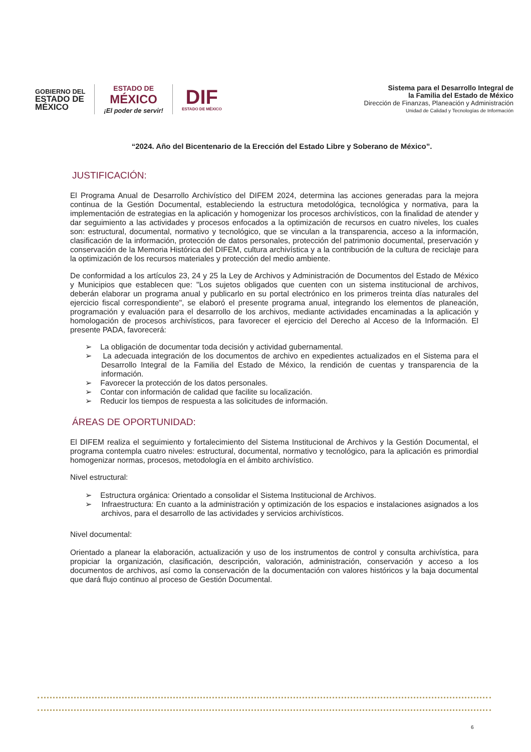GOBIERNO DEL
ESTADO DE
MÉXICO
ESTADO DE
MÉXICO
¡El poder de servir!
DIF
ESTADO DE MÉXICO
Sistema para el Desarrollo Integral de
la Familia del Estado de México
Dirección de Finanzas, Planeación y Administración
Unidad de Calidad y Tecnologías de Información
“2024. Año del Bicentenario de la Erección del Estado Libre y Soberano de México”.
JUSTIFICACIÓN:
El Programa Anual de Desarrollo Archivístico del DIFEM 2024, determina las acciones generadas para la mejora continua de la Gestión Documental, estableciendo la estructura metodológica, tecnológica y normativa, para la implementación de estrategias en la aplicación y homogenizar los procesos archivísticos, con la finalidad de atender y dar seguimiento a las actividades y procesos enfocados a la optimización de recursos en cuatro niveles, los cuales son: estructural, documental, normativo y tecnológico, que se vinculan a la transparencia, acceso a la información, clasificación de la información, protección de datos personales, protección del patrimonio documental, preservación y conservación de la Memoria Histórica del DIFEM, cultura archivística y a la contribución de la cultura de reciclaje para la optimización de los recursos materiales y protección del medio ambiente.
De conformidad a los artículos 23, 24 y 25 la Ley de Archivos y Administración de Documentos del Estado de México y Municipios que establecen que: "Los sujetos obligados que cuenten con un sistema institucional de archivos, deberán elaborar un programa anual y publicarlo en su portal electrónico en los primeros treinta días naturales del ejercicio fiscal correspondiente", se elaboró el presente programa anual, integrando los elementos de planeación, programación y evaluación para el desarrollo de los archivos, mediante actividades encaminadas a la aplicación y homologación de procesos archivísticos, para favorecer el ejercicio del Derecho al Acceso de la Información. El presente PADA, favorecerá:
➢ La obligación de documentar toda decisión y actividad gubernamental.
➢ La adecuada integración de los documentos de archivo en expedientes actualizados en el Sistema para el Desarrollo Integral de la Familia del Estado de México, la rendición de cuentas y transparencia de la información.
➢ Favorecer la protección de los datos personales.
➢ Contar con información de calidad que facilite su localización.
➢ Reducir los tiempos de respuesta a las solicitudes de información.
ÁREAS DE OPORTUNIDAD:
El DIFEM realiza el seguimiento y fortalecimiento del Sistema Institucional de Archivos y la Gestión Documental, el programa contempla cuatro niveles: estructural, documental, normativo y tecnológico, para la aplicación es primordial homogenizar normas, procesos, metodología en el ámbito archivístico.
Nivel estructural:
➢ Estructura orgánica: Orientado a consolidar el Sistema Institucional de Archivos.
➢ Infraestructura: En cuanto a la administración y optimización de los espacios e instalaciones asignados a los archivos, para el desarrollo de las actividades y servicios archivísticos.
Nivel documental:
Orientado a planear la elaboración, actualización y uso de los instrumentos de control y consulta archivística, para propiciar la organización, clasificación, descripción, valoración, administración, conservación y acceso a los documentos de archivos, así como la conservación de la documentación con valores históricos y la baja documental que dará flujo continuo al proceso de Gestión Documental.
6